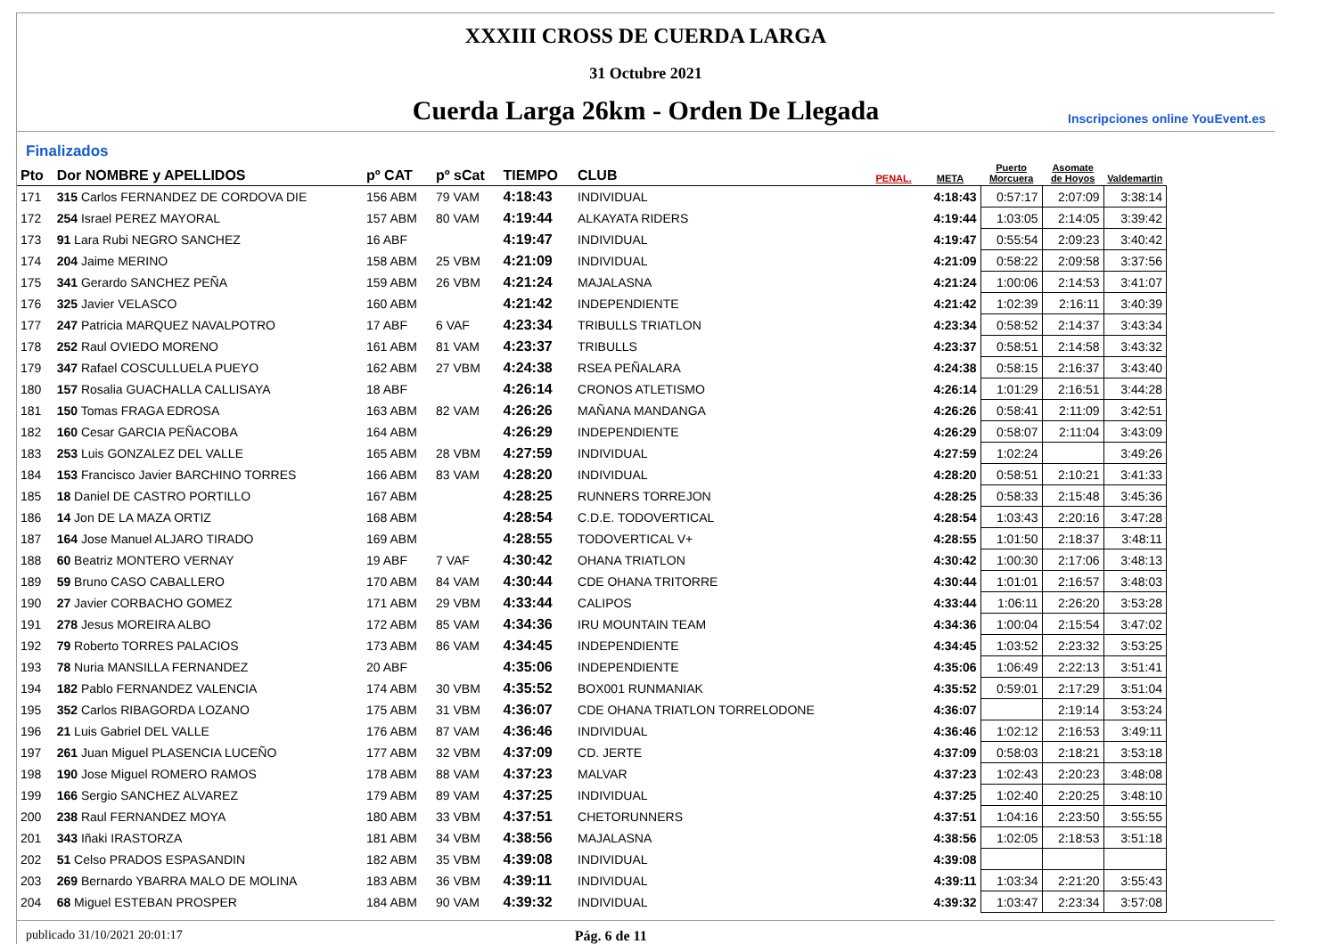XXXIII CROSS DE CUERDA LARGA
31 Octubre 2021
Cuerda Larga 26km - Orden De Llegada
Inscripciones online YouEvent.es
Finalizados
| Pto | Dor NOMBRE y APELLIDOS | pº CAT | pº sCat | TIEMPO | CLUB | PENAL. | META | Puerto Morcuera | Asomate de Hoyos | Valdemartin |
| --- | --- | --- | --- | --- | --- | --- | --- | --- | --- | --- |
| 171 | 315 Carlos FERNANDEZ DE CORDOVA DIE | 156 ABM | 79 VAM | 4:18:43 | INDIVIDUAL | | 4:18:43 | 0:57:17 | 2:07:09 | 3:38:14 |
| 172 | 254 Israel PEREZ MAYORAL | 157 ABM | 80 VAM | 4:19:44 | ALKAYATA RIDERS | | 4:19:44 | 1:03:05 | 2:14:05 | 3:39:42 |
| 173 | 91 Lara Rubi NEGRO SANCHEZ | 16 ABF | | 4:19:47 | INDIVIDUAL | | 4:19:47 | 0:55:54 | 2:09:23 | 3:40:42 |
| 174 | 204 Jaime MERINO | 158 ABM | 25 VBM | 4:21:09 | INDIVIDUAL | | 4:21:09 | 0:58:22 | 2:09:58 | 3:37:56 |
| 175 | 341 Gerardo SANCHEZ PEÑA | 159 ABM | 26 VBM | 4:21:24 | MAJALASNA | | 4:21:24 | 1:00:06 | 2:14:53 | 3:41:07 |
| 176 | 325 Javier VELASCO | 160 ABM | | 4:21:42 | INDEPENDIENTE | | 4:21:42 | 1:02:39 | 2:16:11 | 3:40:39 |
| 177 | 247 Patricia MARQUEZ NAVALPOTRO | 17 ABF | 6 VAF | 4:23:34 | TRIBULLS TRIATLON | | 4:23:34 | 0:58:52 | 2:14:37 | 3:43:34 |
| 178 | 252 Raul OVIEDO MORENO | 161 ABM | 81 VAM | 4:23:37 | TRIBULLS | | 4:23:37 | 0:58:51 | 2:14:58 | 3:43:32 |
| 179 | 347 Rafael COSCULLUELA PUEYO | 162 ABM | 27 VBM | 4:24:38 | RSEA PEÑALARA | | 4:24:38 | 0:58:15 | 2:16:37 | 3:43:40 |
| 180 | 157 Rosalia GUACHALLA CALLISAYA | 18 ABF | | 4:26:14 | CRONOS ATLETISMO | | 4:26:14 | 1:01:29 | 2:16:51 | 3:44:28 |
| 181 | 150 Tomas FRAGA EDROSA | 163 ABM | 82 VAM | 4:26:26 | MAÑANA MANDANGA | | 4:26:26 | 0:58:41 | 2:11:09 | 3:42:51 |
| 182 | 160 Cesar GARCIA PEÑACOBA | 164 ABM | | 4:26:29 | INDEPENDIENTE | | 4:26:29 | 0:58:07 | 2:11:04 | 3:43:09 |
| 183 | 253 Luis GONZALEZ DEL VALLE | 165 ABM | 28 VBM | 4:27:59 | INDIVIDUAL | | 4:27:59 | 1:02:24 | | 3:49:26 |
| 184 | 153 Francisco Javier BARCHINO TORRES | 166 ABM | 83 VAM | 4:28:20 | INDIVIDUAL | | 4:28:20 | 0:58:51 | 2:10:21 | 3:41:33 |
| 185 | 18 Daniel DE CASTRO PORTILLO | 167 ABM | | 4:28:25 | RUNNERS TORREJON | | 4:28:25 | 0:58:33 | 2:15:48 | 3:45:36 |
| 186 | 14 Jon DE LA MAZA ORTIZ | 168 ABM | | 4:28:54 | C.D.E. TODOVERTICAL | | 4:28:54 | 1:03:43 | 2:20:16 | 3:47:28 |
| 187 | 164 Jose Manuel ALJARO TIRADO | 169 ABM | | 4:28:55 | TODOVERTICAL V+ | | 4:28:55 | 1:01:50 | 2:18:37 | 3:48:11 |
| 188 | 60 Beatriz MONTERO VERNAY | 19 ABF | 7 VAF | 4:30:42 | OHANA TRIATLON | | 4:30:42 | 1:00:30 | 2:17:06 | 3:48:13 |
| 189 | 59 Bruno CASO CABALLERO | 170 ABM | 84 VAM | 4:30:44 | CDE OHANA TRITORRE | | 4:30:44 | 1:01:01 | 2:16:57 | 3:48:03 |
| 190 | 27 Javier CORBACHO GOMEZ | 171 ABM | 29 VBM | 4:33:44 | CALIPOS | | 4:33:44 | 1:06:11 | 2:26:20 | 3:53:28 |
| 191 | 278 Jesus MOREIRA ALBO | 172 ABM | 85 VAM | 4:34:36 | IRU MOUNTAIN TEAM | | 4:34:36 | 1:00:04 | 2:15:54 | 3:47:02 |
| 192 | 79 Roberto TORRES PALACIOS | 173 ABM | 86 VAM | 4:34:45 | INDEPENDIENTE | | 4:34:45 | 1:03:52 | 2:23:32 | 3:53:25 |
| 193 | 78 Nuria MANSILLA FERNANDEZ | 20 ABF | | 4:35:06 | INDEPENDIENTE | | 4:35:06 | 1:06:49 | 2:22:13 | 3:51:41 |
| 194 | 182 Pablo FERNANDEZ VALENCIA | 174 ABM | 30 VBM | 4:35:52 | BOX001 RUNMANIAK | | 4:35:52 | 0:59:01 | 2:17:29 | 3:51:04 |
| 195 | 352 Carlos RIBAGORDA LOZANO | 175 ABM | 31 VBM | 4:36:07 | CDE OHANA TRIATLON TORRELODONE | | 4:36:07 | | 2:19:14 | 3:53:24 |
| 196 | 21 Luis Gabriel DEL VALLE | 176 ABM | 87 VAM | 4:36:46 | INDIVIDUAL | | 4:36:46 | 1:02:12 | 2:16:53 | 3:49:11 |
| 197 | 261 Juan Miguel PLASENCIA LUCEÑO | 177 ABM | 32 VBM | 4:37:09 | CD. JERTE | | 4:37:09 | 0:58:03 | 2:18:21 | 3:53:18 |
| 198 | 190 Jose Miguel ROMERO RAMOS | 178 ABM | 88 VAM | 4:37:23 | MALVAR | | 4:37:23 | 1:02:43 | 2:20:23 | 3:48:08 |
| 199 | 166 Sergio SANCHEZ ALVAREZ | 179 ABM | 89 VAM | 4:37:25 | INDIVIDUAL | | 4:37:25 | 1:02:40 | 2:20:25 | 3:48:10 |
| 200 | 238 Raul FERNANDEZ MOYA | 180 ABM | 33 VBM | 4:37:51 | CHETORUNNERS | | 4:37:51 | 1:04:16 | 2:23:50 | 3:55:55 |
| 201 | 343 Iñaki IRASTORZA | 181 ABM | 34 VBM | 4:38:56 | MAJALASNA | | 4:38:56 | 1:02:05 | 2:18:53 | 3:51:18 |
| 202 | 51 Celso PRADOS ESPASANDIN | 182 ABM | 35 VBM | 4:39:08 | INDIVIDUAL | | 4:39:08 | | | |
| 203 | 269 Bernardo YBARRA MALO DE MOLINA | 183 ABM | 36 VBM | 4:39:11 | INDIVIDUAL | | 4:39:11 | 1:03:34 | 2:21:20 | 3:55:43 |
| 204 | 68 Miguel ESTEBAN PROSPER | 184 ABM | 90 VAM | 4:39:32 | INDIVIDUAL | | 4:39:32 | 1:03:47 | 2:23:34 | 3:57:08 |
publicado 31/10/2021 20:01:17 Pág. 6 de 11